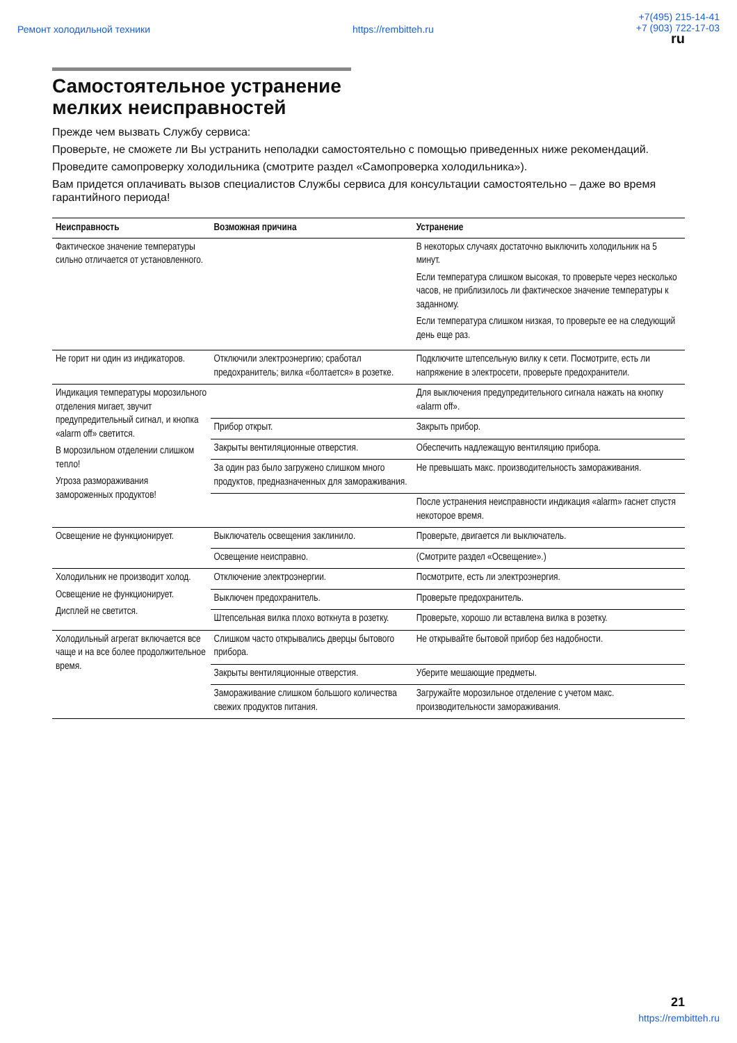Ремонт холодильной техники https://rembitteh.ru +7(495) 215-14-41
+7 (903) 722-17-03
ru
Самостоятельное устранение
мелких неисправностей
Прежде чем вызвать Службу сервиса:
Проверьте, не сможете ли Вы устранить неполадки самостоятельно с помощью приведенных ниже рекомендаций.
Проведите самопроверку холодильника (смотрите раздел «Самопроверка холодильника»).
Вам придется оплачивать вызов специалистов Службы сервиса для консультации самостоятельно – даже во время гарантийного периода!
| Неисправность | Возможная причина | Устранение |
| --- | --- | --- |
| Фактическое значение температуры сильно отличается от установленного. | | В некоторых случаях достаточно выключить холодильник на 5 минут. Если температура слишком высокая, то проверьте через несколько часов, не приблизилось ли фактическое значение температуры к заданному. Если температура слишком низкая, то проверьте ее на следующий день еще раз. |
| Не горит ни один из индикаторов. | Отключили электроэнергию; сработал предохранитель; вилка «болтается» в розетке. | Подключите штепсельную вилку к сети. Посмотрите, есть ли напряжение в электросети, проверьте предохранители. |
| Индикация температуры морозильного отделения мигает, звучит предупредительный сигнал, и кнопка «alarm off» светится. В морозильном отделении слишком тепло! Угроза размораживания замороженных продуктов! | | Для выключения предупредительного сигнала нажать на кнопку «alarm off». |
| | Прибор открыт. | Закрыть прибор. |
| | Закрыты вентиляционные отверстия. | Обеспечить надлежащую вентиляцию прибора. |
| | За один раз было загружено слишком много продуктов, предназначенных для замораживания. | Не превышать макс. производительность замораживания. |
| | | После устранения неисправности индикация «alarm» гаснет спустя некоторое время. |
| Освещение не функционирует. | Выключатель освещения заклинило. | Проверьте, двигается ли выключатель. |
| | Освещение неисправно. | (Смотрите раздел «Освещение».) |
| Холодильник не производит холод. Освещение не функционирует. Дисплей не светится. | Отключение электроэнергии. | Посмотрите, есть ли электроэнергия. |
| | Выключен предохранитель. | Проверьте предохранитель. |
| | Штепсельная вилка плохо воткнута в розетку. | Проверьте, хорошо ли вставлена вилка в розетку. |
| Холодильный агрегат включается все чаще и на все более продолжительное время. | Слишком часто открывались дверцы бытового прибора. | Не открывайте бытовой прибор без надобности. |
| | Закрыты вентиляционные отверстия. | Уберите мешающие предметы. |
| | Замораживание слишком большого количества свежих продуктов питания. | Загружайте морозильное отделение с учетом макс. производительности замораживания. |
21
https://rembitteh.ru